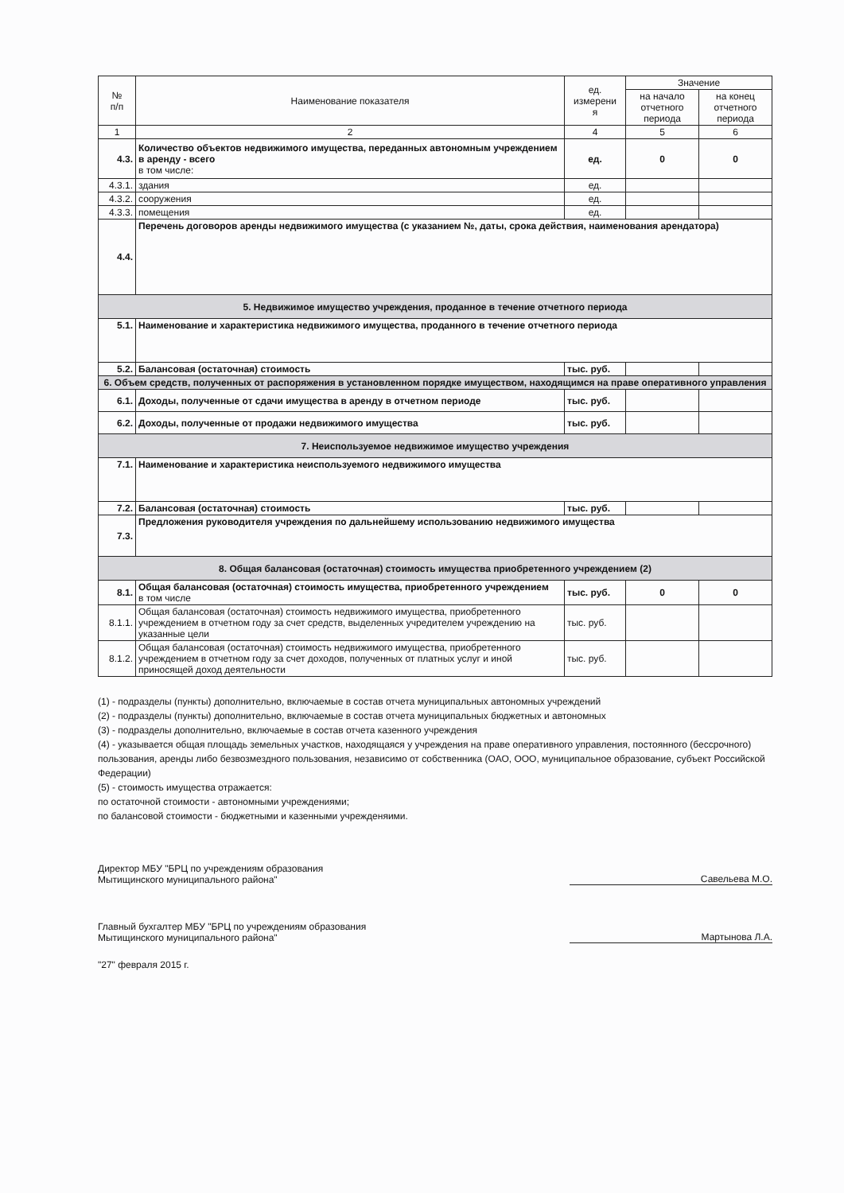| № п/п | Наименование показателя | ед. измерени я | Значение | |
| --- | --- | --- | --- | --- |
| | | | на начало отчетного периода | на конец отчетного периода |
| 1 | 2 | 4 | 5 | 6 |
| 4.3. | Количество объектов недвижимого имущества, переданных автономным учреждением в аренду - всего в том числе: | ед. | 0 | 0 |
| 4.3.1. | здания | ед. | | |
| 4.3.2. | сооружения | ед. | | |
| 4.3.3. | помещения | ед. | | |
| 4.4. | Перечень договоров аренды недвижимого имущества (с указанием №, даты, срока действия, наименования арендатора) | | | |
| 5. Недвижимое имущество учреждения, проданное в течение отчетного периода | | | | |
| 5.1. | Наименование и характеристика недвижимого имущества, проданного в течение отчетного периода | | | |
| 5.2. | Балансовая (остаточная) стоимость | тыс. руб. | | |
| 6. Объем средств, полученных от распоряжения в установленном порядке имуществом, находящимся на праве оперативного управления | | | | |
| 6.1. | Доходы, полученные от сдачи имущества в аренду в отчетном периоде | тыс. руб. | | |
| 6.2. | Доходы, полученные от продажи недвижимого имущества | тыс. руб. | | |
| 7. Неиспользуемое недвижимое имущество учреждения | | | | |
| 7.1. | Наименование и характеристика неиспользуемого недвижимого имущества | | | |
| 7.2. | Балансовая (остаточная) стоимость | тыс. руб. | | |
| 7.3. | Предложения руководителя учреждения по дальнейшему использованию недвижимого имущества | | | |
| 8. Общая балансовая (остаточная) стоимость имущества приобретенного учреждением (2) | | | | |
| 8.1. | Общая балансовая (остаточная) стоимость имущества, приобретенного учреждением в том числе | тыс. руб. | 0 | 0 |
| 8.1.1. | Общая балансовая (остаточная) стоимость недвижимого имущества, приобретенного учреждением в отчетном году за счет средств, выделенных учредителем учреждению на указанные цели | тыс. руб. | | |
| 8.1.2. | Общая балансовая (остаточная) стоимость недвижимого имущества, приобретенного учреждением в отчетном году за счет доходов, полученных от платных услуг и иной приносящей доход деятельности | тыс. руб. | | |
(1) - подразделы (пункты) дополнительно, включаемые в состав отчета муниципальных автономных учреждений
(2) - подразделы (пункты) дополнительно, включаемые в состав отчета муниципальных бюджетных и автономных
(3) - подразделы дополнительно, включаемые в состав отчета казенного учреждения
(4) - указывается общая площадь земельных участков, находящаяся у учреждения на праве оперативного управления, постоянного (бессрочного) пользования, аренды либо безвозмездного пользования, независимо от собственника (ОАО, ООО, муниципальное образование, субъект Российской Федерации)
(5) - стоимость имущества отражается:
по остаточной стоимости - автономными учреждениями;
по балансовой стоимости - бюджетными и казенными учрежденяими.
Директор МБУ "БРЦ по учреждениям образования
Мытищинского муниципального района"
Савельева М.О.
Главный бухгалтер МБУ "БРЦ по учреждениям образования
Мытищинского муниципального района"
Мартынова Л.А.
"27" февраля 2015 г.